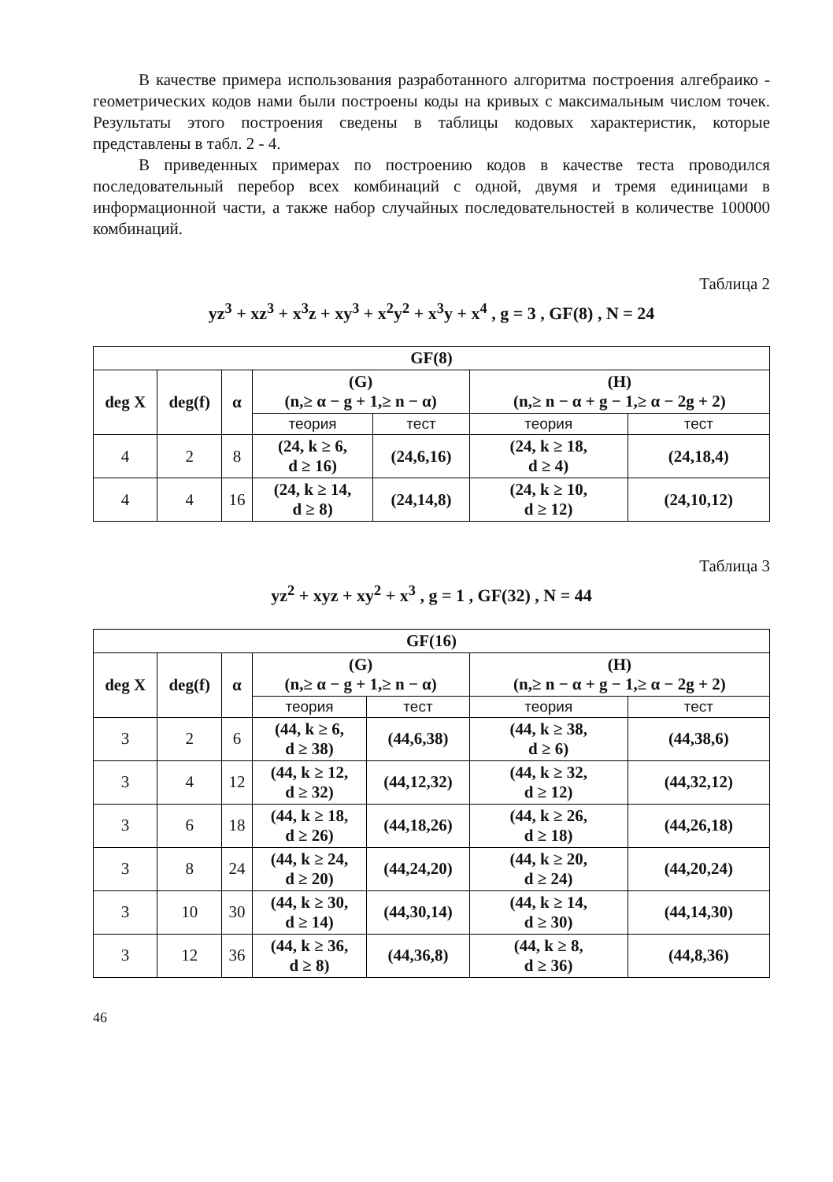В качестве примера использования разработанного алгоритма построения алгебраико - геометрических кодов нами были построены коды на кривых с максимальным числом точек. Результаты этого построения сведены в таблицы кодовых характеристик, которые представлены в табл. 2 - 4.
В приведенных примерах по построению кодов в качестве теста проводился последовательный перебор всех комбинаций с одной, двумя и тремя единицами в информационной части, а также набор случайных последовательностей в количестве 100000 комбинаций.
Таблица 2
yz<sup>3</sup> + xz<sup>3</sup> + x<sup>3</sup>z + xy<sup>3</sup> + x<sup>2</sup>y<sup>2</sup> + x<sup>3</sup>y + x<sup>4</sup> , g = 3 , GF(8) , N = 24
| GF(8) | | | | | | |
| --- | --- | --- | --- | --- | --- | --- |
| deg X | deg(f) | α | (G) (n,≥ α − g + 1,≥ n − α) | | (H) (n,≥ n − α + g − 1,≥ α − 2g + 2) | |
| | | | теория | тест | теория | тест |
| 4 | 2 | 8 | (24, k ≥ 6, d ≥ 16) | (24,6,16) | (24, k ≥ 18, d ≥ 4) | (24,18,4) |
| 4 | 4 | 16 | (24, k ≥ 14, d ≥ 8) | (24,14,8) | (24, k ≥ 10, d ≥ 12) | (24,10,12) |
Таблица 3
yz<sup>2</sup> + xyz + xy<sup>2</sup> + x<sup>3</sup> , g = 1 , GF(32) , N = 44
| GF(16) | | | | | | |
| --- | --- | --- | --- | --- | --- | --- |
| deg X | deg(f) | α | (G) (n,≥ α − g + 1,≥ n − α) | | (H) (n,≥ n − α + g − 1,≥ α − 2g + 2) | |
| | | | теория | тест | теория | тест |
| 3 | 2 | 6 | (44, k ≥ 6, d ≥ 38) | (44,6,38) | (44, k ≥ 38, d ≥ 6) | (44,38,6) |
| 3 | 4 | 12 | (44, k ≥ 12, d ≥ 32) | (44,12,32) | (44, k ≥ 32, d ≥ 12) | (44,32,12) |
| 3 | 6 | 18 | (44, k ≥ 18, d ≥ 26) | (44,18,26) | (44, k ≥ 26, d ≥ 18) | (44,26,18) |
| 3 | 8 | 24 | (44, k ≥ 24, d ≥ 20) | (44,24,20) | (44, k ≥ 20, d ≥ 24) | (44,20,24) |
| 3 | 10 | 30 | (44, k ≥ 30, d ≥ 14) | (44,30,14) | (44, k ≥ 14, d ≥ 30) | (44,14,30) |
| 3 | 12 | 36 | (44, k ≥ 36, d ≥ 8) | (44,36,8) | (44, k ≥ 8, d ≥ 36) | (44,8,36) |
46